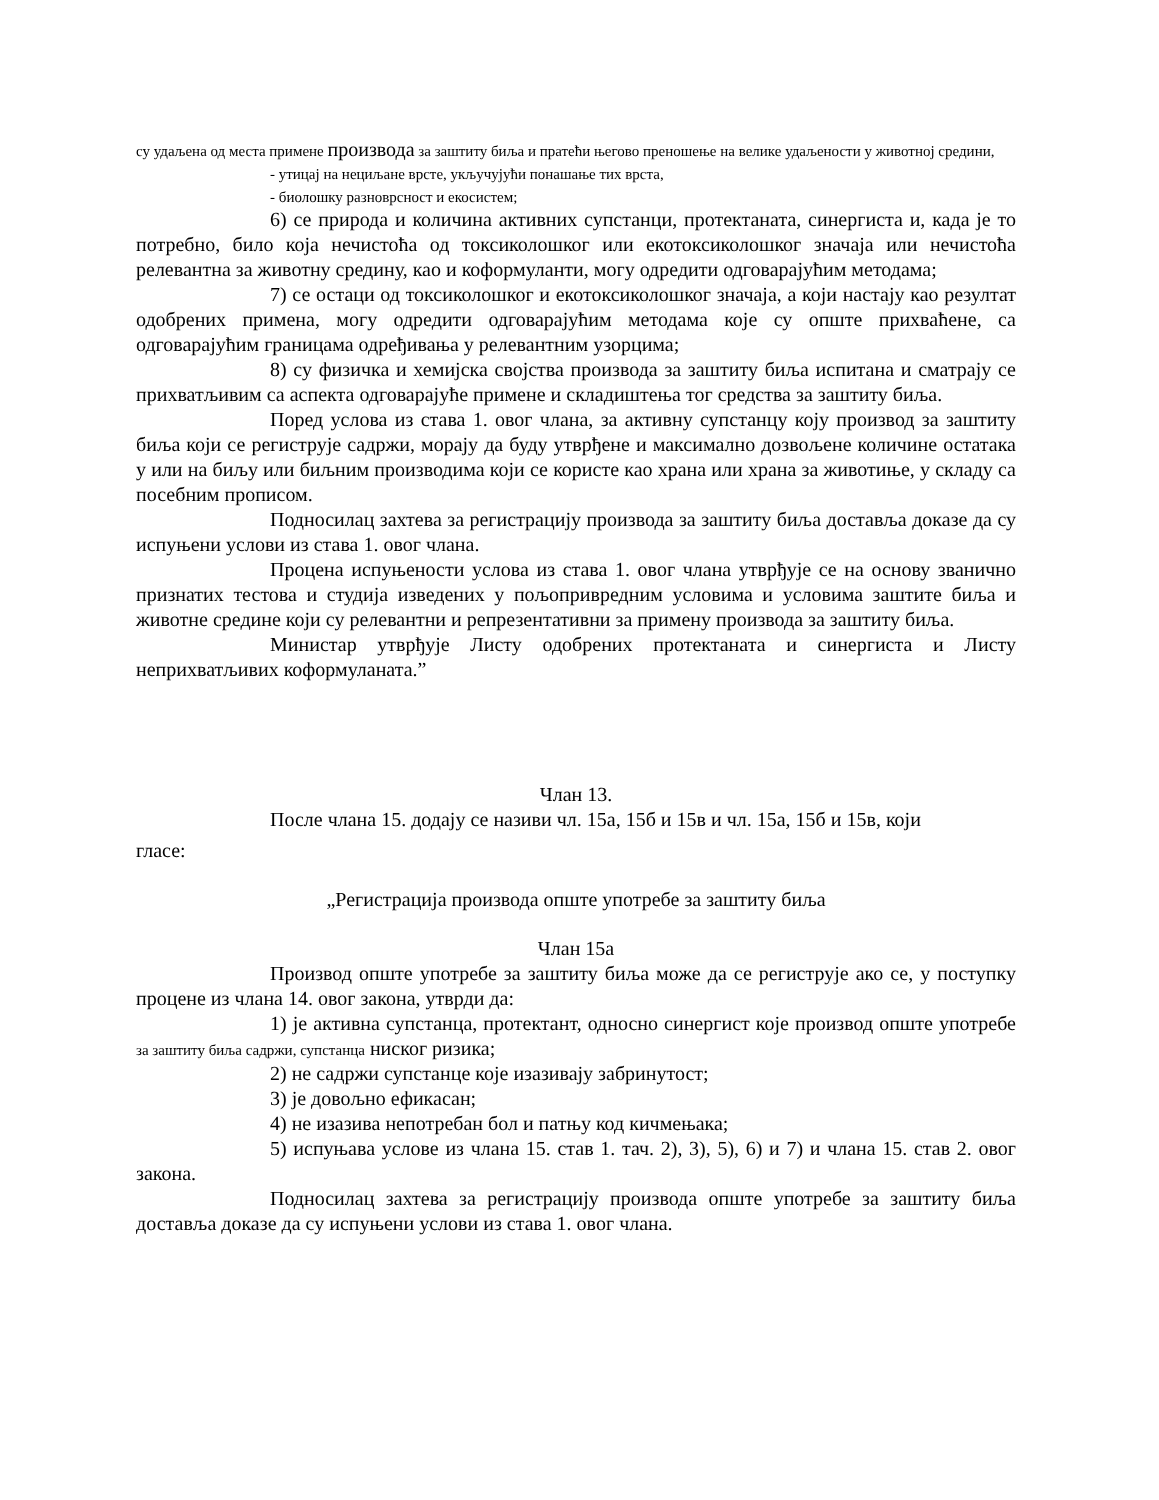су удаљена од места примене производа за заштиту биља и пратећи његово преношење на велике удаљености у животној средини,
- утицај на нециљане врсте, укључујући понашање тих врста,
- биолошку разноврсност и екосистем;
6) се природа и количина активних супстанци, протектаната, синергиста и, када је то потребно, било која нечистоћа од токсиколошког или екотоксиколошког значаја или нечистоћа релевантна за животну средину, као и коформуланти, могу одредити одговарајућим методама;
7) се остаци од токсиколошког и екотоксиколошког значаја, а који настају као резултат одобрених примена, могу одредити одговарајућим методама које су опште прихваћене, са одговарајућим границама одређивања у релевантним узорцима;
8) су физичка и хемијска својства производа за заштиту биља испитана и сматрају се прихватљивим са аспекта одговарајуће примене и складиштења тог средства за заштиту биља.
Поред услова из става 1. овог члана, за активну супстанцу коју производ за заштиту биља који се региструје садржи, морају да буду утврђене и максимално дозвољене количине остатака у или на биљу или биљним производима који се користе као храна или храна за животиње, у складу са посебним прописом.
Подносилац захтева за регистрацију производа за заштиту биља доставља доказе да су испуњени услови из става 1. овог члана.
Процена испуњености услова из става 1. овог члана утврђује се на основу званично признатих тестова и студија изведених у пољопривредним условима и условима заштите биља и животне средине који су релевантни и репрезентативни за примену производа за заштиту биља.
Министар утврђује Листу одобрених протектаната и синергиста и Листу неприхватљивих коформуланата.”
Члан 13.
После члана 15. додају се називи чл. 15а, 15б и 15в и чл. 15а, 15б и 15в, који
гласе:
„Регистрација производа опште употребе за заштиту биља
Члан 15а
Производ опште употребе за заштиту биља може да се региструје ако се, у поступку процене из члана 14. овог закона, утврди да:
1) је активна супстанца, протектант, односно синергист које производ опште употребе за заштиту биља садржи, супстанца ниског ризика;
2) не садржи супстанце које изазивају забринутост;
3) је довољно ефикасан;
4) не изазива непотребан бол и патњу код кичмењака;
5) испуњава услове из члана 15. став 1. тач. 2), 3), 5), 6) и 7) и члана 15. став 2. овог закона.
Подносилац захтева за регистрацију производа опште употребе за заштиту биља доставља доказе да су испуњени услови из става 1. овог члана.